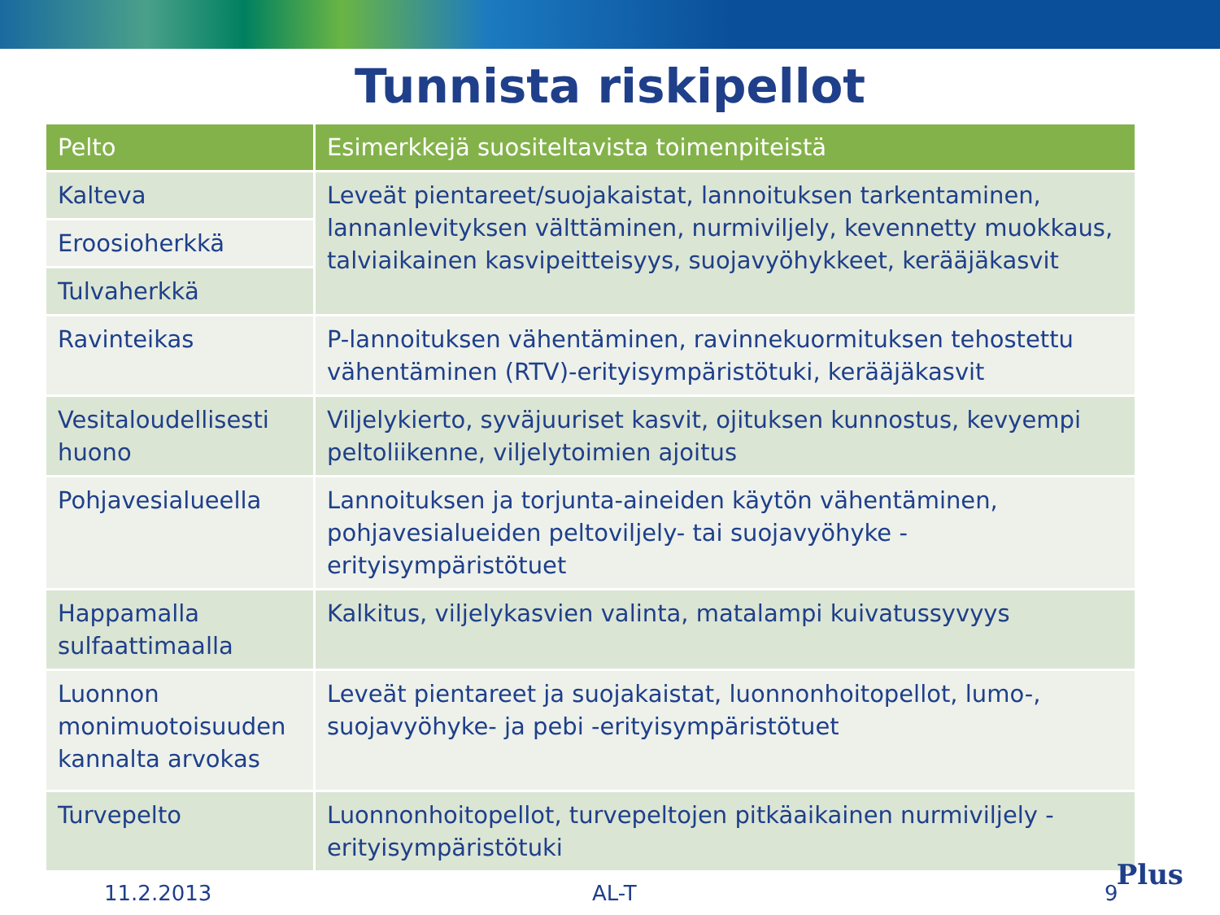Tunnista riskipellot
| Pelto | Esimerkkejä suositeltavista toimenpiteistä |
| --- | --- |
| Kalteva | Leveät pientareet/suojakaistat, lannoituksen tarkentaminen, lannanlevityksen välttäminen, nurmiviljely, kevennetty muokkaus, talviaikainen kasvipeitteisyys, suojavyöhykkeet, kerääjäkasvit |
| Eroosioherkkä | |
| Tulvaherkkä | |
| Ravinteikas | P-lannoituksen vähentäminen, ravinnekuormituksen tehostettu vähentäminen (RTV)-erityisympäristötuki, kerääjäkasvit |
| Vesitaloudellisesti huono | Viljelykierto, syväjuuriset kasvit, ojituksen kunnostus, kevyempi peltoliikenne, viljelytoimien ajoitus |
| Pohjavesialueella | Lannoituksen ja torjunta-aineiden käytön vähentäminen, pohjavesialueiden peltoviljely- tai suojavyöhyke -erityisympäristötuet |
| Happamalla sulfaattimaalla | Kalkitus, viljelykasvien valinta, matalampi kuivatussyvyys |
| Luonnon monimuotoisuuden kannalta arvokas | Leveät pientareet ja suojakaistat, luonnonhoitopellot, lumo-, suojavyöhyke- ja pebi -erityisympäristötuet |
| Turvepelto | Luonnonhoitopellot, turvepeltojen pitkäaikainen nurmiviljely -erityisympäristötuki |
11.2.2013 AL-T 9
Plus